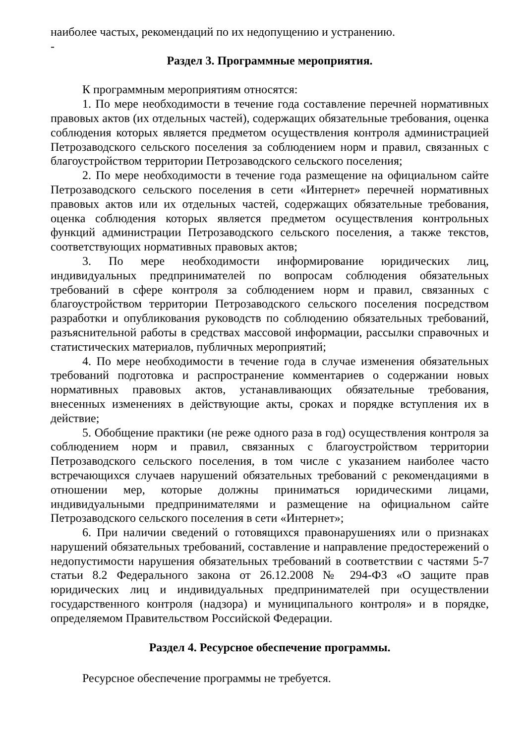наиболее частых, рекомендаций по их недопущению и устранению.
-
Раздел 3. Программные мероприятия.
К программным мероприятиям относятся:
1. По мере необходимости в течение года составление перечней нормативных правовых актов (их отдельных частей), содержащих обязательные требования, оценка соблюдения которых является предметом осуществления контроля администрацией Петрозаводского сельского поселения за соблюдением норм и правил, связанных с благоустройством территории Петрозаводского сельского поселения;
2. По мере необходимости в течение года размещение на официальном сайте Петрозаводского сельского поселения в сети «Интернет» перечней нормативных правовых актов или их отдельных частей, содержащих обязательные требования, оценка соблюдения которых является предметом осуществления контрольных функций администрации Петрозаводского сельского поселения, а также текстов, соответствующих нормативных правовых актов;
3. По мере необходимости информирование юридических лиц, индивидуальных предпринимателей по вопросам соблюдения обязательных требований в сфере контроля за соблюдением норм и правил, связанных с благоустройством территории Петрозаводского сельского поселения посредством разработки и опубликования руководств по соблюдению обязательных требований, разъяснительной работы в средствах массовой информации, рассылки справочных и статистических материалов, публичных мероприятий;
4. По мере необходимости в течение года в случае изменения обязательных требований подготовка и распространение комментариев о содержании новых нормативных правовых актов, устанавливающих обязательные требования, внесенных изменениях в действующие акты, сроках и порядке вступления их в действие;
5. Обобщение практики (не реже одного раза в год) осуществления контроля за соблюдением норм и правил, связанных с благоустройством территории Петрозаводского сельского поселения, в том числе с указанием наиболее часто встречающихся случаев нарушений обязательных требований с рекомендациями в отношении мер, которые должны приниматься юридическими лицами, индивидуальными предпринимателями и размещение на официальном сайте Петрозаводского сельского поселения в сети «Интернет»;
6. При наличии сведений о готовящихся правонарушениях или о признаках нарушений обязательных требований, составление и направление предостережений о недопустимости нарушения обязательных требований в соответствии с частями 5-7 статьи 8.2 Федерального закона от 26.12.2008 № 294-ФЗ «О защите прав юридических лиц и индивидуальных предпринимателей при осуществлении государственного контроля (надзора) и муниципального контроля» и в порядке, определяемом Правительством Российской Федерации.
Раздел 4. Ресурсное обеспечение программы.
Ресурсное обеспечение программы не требуется.